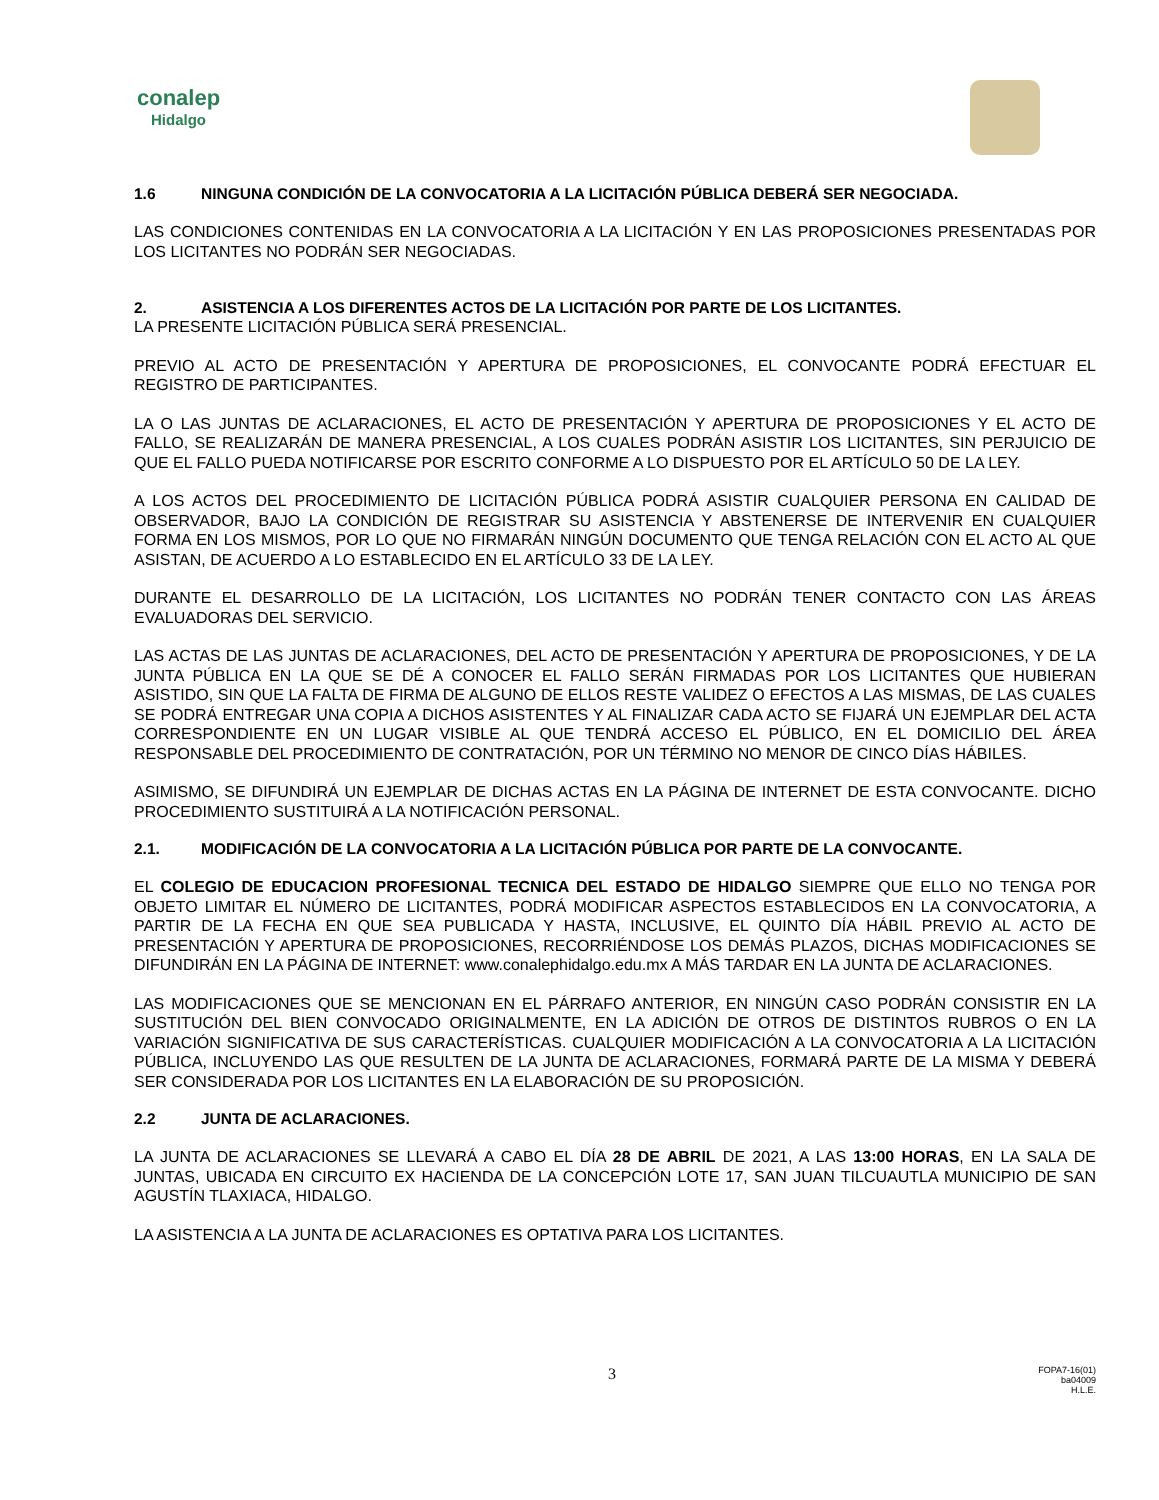conalep
Hidalgo
1.6 NINGUNA CONDICIÓN DE LA CONVOCATORIA A LA LICITACIÓN PÚBLICA DEBERÁ SER NEGOCIADA.
LAS CONDICIONES CONTENIDAS EN LA CONVOCATORIA A LA LICITACIÓN Y EN LAS PROPOSICIONES PRESENTADAS POR LOS LICITANTES NO PODRÁN SER NEGOCIADAS.
2. ASISTENCIA A LOS DIFERENTES ACTOS DE LA LICITACIÓN POR PARTE DE LOS LICITANTES.
LA PRESENTE LICITACIÓN PÚBLICA SERÁ PRESENCIAL.
PREVIO AL ACTO DE PRESENTACIÓN Y APERTURA DE PROPOSICIONES, EL CONVOCANTE PODRÁ EFECTUAR EL REGISTRO DE PARTICIPANTES.
LA O LAS JUNTAS DE ACLARACIONES, EL ACTO DE PRESENTACIÓN Y APERTURA DE PROPOSICIONES Y EL ACTO DE FALLO, SE REALIZARÁN DE MANERA PRESENCIAL, A LOS CUALES PODRÁN ASISTIR LOS LICITANTES, SIN PERJUICIO DE QUE EL FALLO PUEDA NOTIFICARSE POR ESCRITO CONFORME A LO DISPUESTO POR EL ARTÍCULO 50 DE LA LEY.
A LOS ACTOS DEL PROCEDIMIENTO DE LICITACIÓN PÚBLICA PODRÁ ASISTIR CUALQUIER PERSONA EN CALIDAD DE OBSERVADOR, BAJO LA CONDICIÓN DE REGISTRAR SU ASISTENCIA Y ABSTENERSE DE INTERVENIR EN CUALQUIER FORMA EN LOS MISMOS, POR LO QUE NO FIRMARÁN NINGÚN DOCUMENTO QUE TENGA RELACIÓN CON EL ACTO AL QUE ASISTAN, DE ACUERDO A LO ESTABLECIDO EN EL ARTÍCULO 33 DE LA LEY.
DURANTE EL DESARROLLO DE LA LICITACIÓN, LOS LICITANTES NO PODRÁN TENER CONTACTO CON LAS ÁREAS EVALUADORAS DEL SERVICIO.
LAS ACTAS DE LAS JUNTAS DE ACLARACIONES, DEL ACTO DE PRESENTACIÓN Y APERTURA DE PROPOSICIONES, Y DE LA JUNTA PÚBLICA EN LA QUE SE DÉ A CONOCER EL FALLO SERÁN FIRMADAS POR LOS LICITANTES QUE HUBIERAN ASISTIDO, SIN QUE LA FALTA DE FIRMA DE ALGUNO DE ELLOS RESTE VALIDEZ O EFECTOS A LAS MISMAS, DE LAS CUALES SE PODRÁ ENTREGAR UNA COPIA A DICHOS ASISTENTES Y AL FINALIZAR CADA ACTO SE FIJARÁ UN EJEMPLAR DEL ACTA CORRESPONDIENTE EN UN LUGAR VISIBLE AL QUE TENDRÁ ACCESO EL PÚBLICO, EN EL DOMICILIO DEL ÁREA RESPONSABLE DEL PROCEDIMIENTO DE CONTRATACIÓN, POR UN TÉRMINO NO MENOR DE CINCO DÍAS HÁBILES.
ASIMISMO, SE DIFUNDIRÁ UN EJEMPLAR DE DICHAS ACTAS EN LA PÁGINA DE INTERNET DE ESTA CONVOCANTE. DICHO PROCEDIMIENTO SUSTITUIRÁ A LA NOTIFICACIÓN PERSONAL.
2.1. MODIFICACIÓN DE LA CONVOCATORIA A LA LICITACIÓN PÚBLICA POR PARTE DE LA CONVOCANTE.
EL COLEGIO DE EDUCACION PROFESIONAL TECNICA DEL ESTADO DE HIDALGO SIEMPRE QUE ELLO NO TENGA POR OBJETO LIMITAR EL NÚMERO DE LICITANTES, PODRÁ MODIFICAR ASPECTOS ESTABLECIDOS EN LA CONVOCATORIA, A PARTIR DE LA FECHA EN QUE SEA PUBLICADA Y HASTA, INCLUSIVE, EL QUINTO DÍA HÁBIL PREVIO AL ACTO DE PRESENTACIÓN Y APERTURA DE PROPOSICIONES, RECORRIÉNDOSE LOS DEMÁS PLAZOS, DICHAS MODIFICACIONES SE DIFUNDIRÁN EN LA PÁGINA DE INTERNET: www.conalephidalgo.edu.mx A MÁS TARDAR EN LA JUNTA DE ACLARACIONES.
LAS MODIFICACIONES QUE SE MENCIONAN EN EL PÁRRAFO ANTERIOR, EN NINGÚN CASO PODRÁN CONSISTIR EN LA SUSTITUCIÓN DEL BIEN CONVOCADO ORIGINALMENTE, EN LA ADICIÓN DE OTROS DE DISTINTOS RUBROS O EN LA VARIACIÓN SIGNIFICATIVA DE SUS CARACTERÍSTICAS. CUALQUIER MODIFICACIÓN A LA CONVOCATORIA A LA LICITACIÓN PÚBLICA, INCLUYENDO LAS QUE RESULTEN DE LA JUNTA DE ACLARACIONES, FORMARÁ PARTE DE LA MISMA Y DEBERÁ SER CONSIDERADA POR LOS LICITANTES EN LA ELABORACIÓN DE SU PROPOSICIÓN.
2.2 JUNTA DE ACLARACIONES.
LA JUNTA DE ACLARACIONES SE LLEVARÁ A CABO EL DÍA 28 DE ABRIL DE 2021, A LAS 13:00 HORAS, EN LA SALA DE JUNTAS, UBICADA EN CIRCUITO EX HACIENDA DE LA CONCEPCIÓN LOTE 17, SAN JUAN TILCUAUTLA MUNICIPIO DE SAN AGUSTÍN TLAXIACA, HIDALGO.
LA ASISTENCIA A LA JUNTA DE ACLARACIONES ES OPTATIVA PARA LOS LICITANTES.
3
FOPA7-16(01)
ba04009
H.L.E.